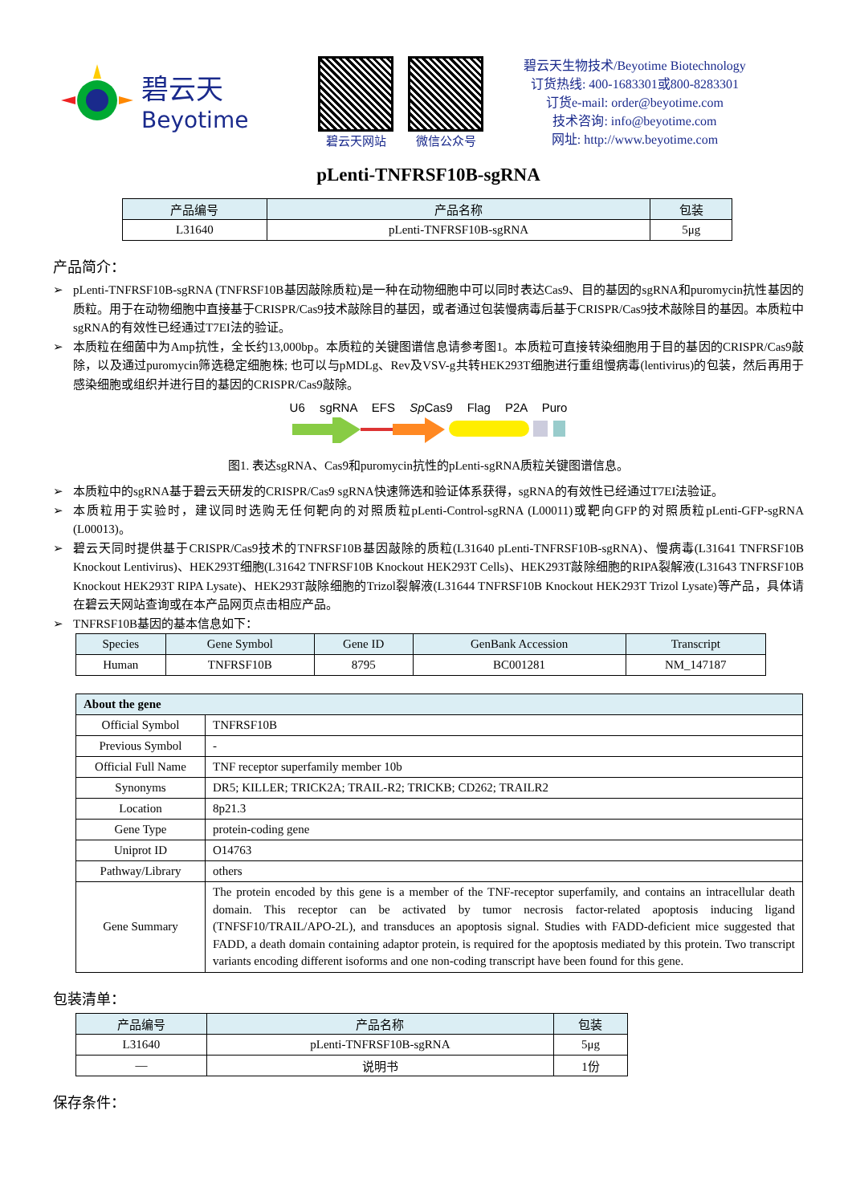碧云天
Beyotime
碧云天网站 微信公众号
碧云天生物技术/Beyotime Biotechnology
订货热线: 400-1683301或800-8283301
订货e-mail: order@beyotime.com
技术咨询: info@beyotime.com
网址: http://www.beyotime.com
pLenti-TNFRSF10B-sgRNA
| 产品编号 | 产品名称 | 包装 |
| --- | --- | --- |
| L31640 | pLenti-TNFRSF10B-sgRNA | 5μg |
产品简介：
➢ pLenti-TNFRSF10B-sgRNA (TNFRSF10B基因敲除质粒)是一种在动物细胞中可以同时表达Cas9、目的基因的sgRNA和puromycin抗性基因的质粒。用于在动物细胞中直接基于CRISPR/Cas9技术敲除目的基因，或者通过包装慢病毒后基于CRISPR/Cas9技术敲除目的基因。本质粒中sgRNA的有效性已经通过T7EI法的验证。
➢ 本质粒在细菌中为Amp抗性，全长约13,000bp。本质粒的关键图谱信息请参考图1。本质粒可直接转染细胞用于目的基因的CRISPR/Cas9敲除，以及通过puromycin筛选稳定细胞株; 也可以与pMDLg、Rev及VSV-g共转HEK293T细胞进行重组慢病毒(lentivirus)的包装，然后再用于感染细胞或组织并进行目的基因的CRISPR/Cas9敲除。
U6 sgRNA EFS Sp Cas9 Flag P2A Puro
图1. 表达sgRNA、Cas9和puromycin抗性的pLenti-sgRNA质粒关键图谱信息。
➢ 本质粒中的sgRNA基于碧云天研发的CRISPR/Cas9 sgRNA快速筛选和验证体系获得，sgRNA的有效性已经通过T7EI法验证。
➢ 本质粒用于实验时，建议同时选购无任何靶向的对照质粒pLenti-Control-sgRNA (L00011)或靶向GFP的对照质粒pLenti-GFP-sgRNA (L00013)。
➢ 碧云天同时提供基于CRISPR/Cas9技术的TNFRSF10B基因敲除的质粒(L31640 pLenti-TNFRSF10B-sgRNA)、慢病毒(L31641 TNFRSF10B Knockout Lentivirus)、HEK293T细胞(L31642 TNFRSF10B Knockout HEK293T Cells)、HEK293T敲除细胞的RIPA裂解液(L31643 TNFRSF10B Knockout HEK293T RIPA Lysate)、HEK293T敲除细胞的Trizol裂解液(L31644 TNFRSF10B Knockout HEK293T Trizol Lysate)等产品，具体请在碧云天网站查询或在本产品网页点击相应产品。
➢ TNFRSF10B基因的基本信息如下：
| Species | Gene Symbol | Gene ID | GenBank Accession | Transcript |
| --- | --- | --- | --- | --- |
| Human | TNFRSF10B | 8795 | BC001281 | NM_147187 |
| About the gene | |
| --- | --- |
| Official Symbol | TNFRSF10B |
| Previous Symbol | - |
| Official Full Name | TNF receptor superfamily member 10b |
| Synonyms | DR5; KILLER; TRICK2A; TRAIL-R2; TRICKB; CD262; TRAILR2 |
| Location | 8p21.3 |
| Gene Type | protein-coding gene |
| Uniprot ID | O14763 |
| Pathway/Library | others |
| Gene Summary | The protein encoded by this gene is a member of the TNF-receptor superfamily, and contains an intracellular death domain. This receptor can be activated by tumor necrosis factor-related apoptosis inducing ligand (TNFSF10/TRAIL/APO-2L), and transduces an apoptosis signal. Studies with FADD-deficient mice suggested that FADD, a death domain containing adaptor protein, is required for the apoptosis mediated by this protein. Two transcript variants encoding different isoforms and one non-coding transcript have been found for this gene. |
包装清单：
| 产品编号 | 产品名称 | 包装 |
| --- | --- | --- |
| L31640 | pLenti-TNFRSF10B-sgRNA | 5μg |
| — | 说明书 | 1份 |
保存条件：